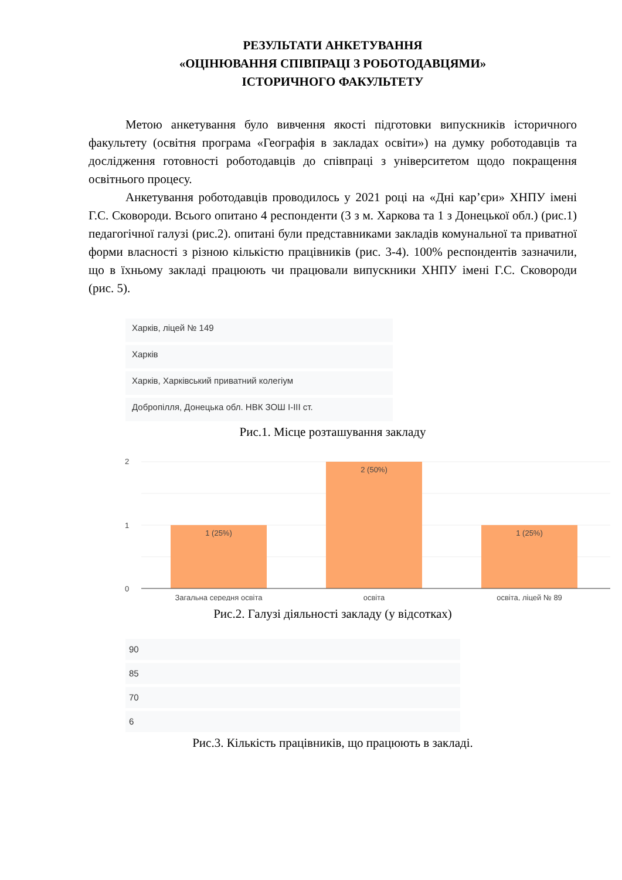РЕЗУЛЬТАТИ АНКЕТУВАННЯ
«ОЦІНЮВАННЯ СПІВПРАЦІ З РОБОТОДАВЦЯМИ»
ІСТОРИЧНОГО ФАКУЛЬТЕТУ
Метою анкетування було вивчення якості підготовки випускників історичного факультету (освітня програма «Географія в закладах освіти») на думку роботодавців та дослідження готовності роботодавців до співпраці з університетом щодо покращення освітнього процесу.
Анкетування роботодавців проводилось у 2021 році на «Дні кар’єри» ХНПУ імені Г.С. Сковороди. Всього опитано 4 респонденти (3 з м. Харкова та 1 з Донецької обл.) (рис.1) педагогічної галузі (рис.2). опитані були представниками закладів комунальної та приватної форми власності з різною кількістю працівників (рис. 3-4). 100% респондентів зазначили, що в їхньому закладі працюють чи працювали випускники ХНПУ імені Г.С. Сковороди (рис. 5).
Харків, ліцей № 149
Харків
Харків, Харківський приватний колегіум
Добропілля, Донецька обл. НВК ЗОШ І-ІІІ ст.
Рис.1. Місце розташування закладу
2
1
0
1 (25%)
2 (50%)
1 (25%)
Загальна середня освіта
освіта
освіта, ліцей № 89
Рис.2. Галузі діяльності закладу (у відсотках)
90
85
70
6
Рис.3. Кількість працівників, що працюють в закладі.